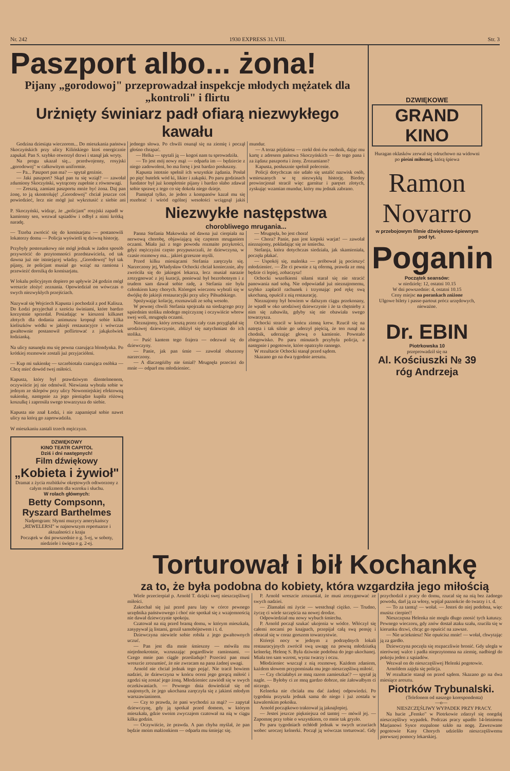Nr. 242 1930 EXPRESS 31.VIII. Str. 3
Paszport albo... żona!
Pijany „gorodowoj" przeprowadzał inspekcje młodych mężatek dla „kontroli" i flirtu
Urżnięty świniarz padł ofiarą niezwykłego kawału
Godzina dziesiąta wieczorem... Do mieszkania państwa Skoczyńskich przy ulicy Kilińskiego ktoś energicznie zapukał. Pan S. szybko otworzył drzwi i stanął jak wryty.
Na progu ukazał się... przedwojenny, rosyjski „gorodowoj" w całkowitym uniformie.
— Pa... Paszport pan ma? — spytał groźnie.
— Jaki paszport? Skąd pan tu się wziął? — zawołał zdumiony Skoczyński, wytrącony zupełnie z równowagi.
— Zresztą, zamiast paszportu może być żona. Daj pan żonę, to ją skontroluję! „Gorodowoj" chciał jeszcze coś powiedzieć, lecz nie mógł już wykrztusić z siebie ani jednego słowa. Po chwili osunął się na ziemię i począł głośno chrapać.
— Helka — spytali ją — kogoś nam tu sprowadziła.
— To jest mój nowy mąż — odparła im — będziecie z niego zadowoleni, bo ma forsę i jest bardzo posłuszny.
Kapusta istotnie spełnił ich wszystkie żądania. Posłał po pięć butelek wód ki, likier i zakąski. Po paru godzinach fundator był już kompletnie pijany i bardzo słabo zdawał sobie sprawę z tego co się dokoła niego dzieje.
Pamiętał tylko, że jeden z kompanów kazał mu się rozebrać i wśród ogólnej wesołości wciągnął jakiś mundur.
— A teraz pójdziesz — rzekł doń ów osobnik, dając mu kartę z adresem państwa Skoczyńskich — do tego pana i za żądasz paszportu i żony. Zrozumiano?
Kapusta, posłusznie spełnił polecenie.
Policji dotychczas nie udało się ustalić nazwisk osób, wmieszanych w tę niezwykłą historję. Biedny prowincjonał stracił więc garnitur i paręset złotych, zyskując wzamian mundur, który mu jednak zabrano.
P. Skoczyński, widząc, że „policjant" rosyjski zapadł w kamienny sen, wezwał sąsiadów i odbył z nimi krótką naradę.
— Trzeba zwrócić się do komisarjatu — postanowili lokatorzy domu — Policja wyświetli tę dziwną historję.
Przybyły posterunkowy nie mógł jednak w żaden sposób przywrócić do przytomności przedstawiciela, od tak dawna już nie istniejącej władzy. „Gorodowoj" był tak pijany, że policjant musiał go wziąć na ramiona i przewieźć dorożką do komisarjatu.
W lokalu policyjnym dopiero po upływie 24 godzin mógł wreszcie złożyć zeznania. Opowiedział on wówczas o swych niezwykłych przejściach.
Nazywał się Wojciech Kapusta i pochodził z pod Kalisza. Do Łodzi przyjechał z sześciu świniami, które bardzo korzystnie sprzedał. Posiadając w kieszeni kilkaset złotych dla dodania animuszu kropnął sobie kilka kieliszków wódki w jakiejś restauracyjce i wówczas gwałtownie postanowił poflirtować z jakąkolwiek łodzianką.
Na ulicy nasunęła mu się pewna czarująca blondynka. Po krótkiej rozmowie zostali już przyjaciółmi.
— Kup mi sukienkę — szczebiotała czarująca osóbka — Chcę mieć dowód twej miłości.
Kapusta, który był prawdziwym dżentelmenem, oczywiście jej nie odmówił. Niewiasta wybrała sobie w jednym ze sklepów przy ulicy Nowomiejskiej efektowną sukienkę, następnie za jego pieniądze kupiła różową koszulkę i zaprosiła swego towarzysza do siebie.
Kapusta nie znał Łodzi, i nie zapamiętał sobie nawet ulicy na którą go zaprowadziła.
W mieszkaniu zastali trzech mężczyzn.
DZWIĘKOWY
KINO TEATR CAPITOL
Dziś i dni następnych!
Film dźwiękowy
„Kobieta i żywioł"
Dramat z życia rozbitków okrętowych odtworzony z całym realizmem dla wzroku i słuchu.
W rolach głównych:
Betty Compsonn, Ryszard Barthelmes
Nadprogram: Słynni muzycy amerykańscy „REWELERSI" w najnowszym repertuarze i aktualności z kraju
Początek w dni powszednie o g. 5-ej, w soboty, niedziele i święta o g. 2-ej.
Niezwykłe następstwa
chorobliwego mrugania...
Panna Stefania Makowska od dawna już cierpiała na nerwową chorobę, objawiającą się częstem mruganiem oczami. Miała już z tego powodu rozmaite przykrości, gdyż mężczyźni często przypuszczali, że dziewczyna, w czasie rozmowy ma... jakieś grzeszne myśli.
Przed kilku miesiącami Stefania zaręczyła się. Narzeczony jej, Władysław Ochocki chciał koniecznie, aby zwróciła się do jakiegoś lekarza, lecz musiał narazie zrezygnować z jej kuracji, ponieważ był bezrobotnym i z trudem sam dawał sobie radę, a Stefania nie była członkiem kasy chorych. Któregoś wieczoru wybrali się w dwójkę do jakiejś restauracyjki przy ulicy Piłsudskiego.
Spożywając kolację, rozmawiali ze sobą wesoło.
W pewnej chwili Stefania spojrzała na siedzącego przy sąsiednim stoliku młodego mężczyznę i oczywiście wbrew swej woli, mrugnęła oczami.
Nieznajomy, który zresztą przez cały czas przyglądał się urodziwej dziewczynie, zbliżył się natychmiast do ich stolika.
— Puść kantem tego frajera — odezwał się do dziewczyny.
— Panie, jak pan śmie — zawołał oburzony narzeczony.
— A dlaczegóżby nie śmiał? Mrugnęła przecież do mnie — odparł mu młodzieniec.
— Mrugnęła, bo jest chora!
— Chora? Panie, pan jest kiepski warjat! — zawołał nieznajomy, pokładając się ze śmiechu.
Stefanja, która dotychczas siedziała, jak skamieniała, poczęła płakać.
— Uspokój się, maleńka — próbował ją pocieszyć młodzieniec. — Źle ci pewnie z tą ofermą, prawda ze mną będzie ci lepiej, zobaczysz!
Ochocki wszelkiemi siłami starał się nie stracić panowania nad sobą. Nie odpowiadał już nieznajomemu, szybko zapłacił rachunek i trzymając pod rękę swą ukochaną, opuścił z nią restaurację.
Nieznajomy był bowiem w dalszym ciągu przekonany, że wpadł w oko urodziwej dziewczynie i że ta chętnieby z nim się zabawiła, gdyby się nie obawiała swego towarzysza.
Ochocki stracił w końcu zimną krew. Rzucił się na natręta i tak silnie go uderzył pięścią, że ten runął na chodnik, uderzając głową o kamienie. Powstało zbiegowisko. Po paru minutach przybyła policja, a następnie i pogotowie, które opatrzyło rannego.
W rezultacie Ochocki stanął przed sądem.
Skazano go na dwa tygodnie aresztu.
DZWIĘKOWE
GRAND KINO
Huragan oklasków zerwał się odruchowo na widowni po pieśni miłosnej, którą śpiewa
Ramon Novarro
w przebojowym filmie dźwiękowo-śpiewnym pod tyt.
Poganin
Początek seansów:
w niedzielę: 12, ostatni 10.15
W dni powszednie: 4, ostatni 10.15
Ceny miejsc na porankach zniżone
Ulgowe bilety i passe-partout prócz urzędowych, nieważne.
Dr. EBIN
Piotrkowska 10
przeprowadził się na
Al. Kościuszki № 39 róg Andrzeja
Torturował i bił Kochankę
za to, że była podobna do kobiety, która wzgardziła jego miłością
Wiele przecierpiał p. Arnold T. dzięki swej nieszczęśliwej miłości.
Zakochał się już przed paru laty w córce pewnego urzędnika państwowego i choć nie spotkał się z wzajemnością nie dawał dziewczynie spokoju.
Czatował na nią przed bramą domu, w którym mieszkała, zasypywał ją listami, groził samobójstwem i t. d.
Dziewczyna niewiele sobie robiła z jego gwałtownych uczuć.
— Pan jest dla mnie śmieszny — mówiła mu niejednokrotnie, wzruszając pogardliwie ramionami. — Czego mnie pan ciągle prześladuje? Przecież pan musi wreszcie zrozumieć, że nie zwracam na pana żadnej uwagi.
Arnold nie chciał jednak tego pojąć. Nie tracił bowiem nadziei, że dziewczyna w końcu oceni jego gorącą miłość i zgodzi się zostać jego żoną. Młodzieniec zawiódł się w swych oczekiwaniach. — Pewnego dnia dowiedział się od znajomych, że jego ukochana zaręczyła się z jakimś młodym warszawianinem.
— Czy to prawda, że pani wychodzi za mąż? — zapytał dziewczynę, gdy ją spotkał przed domem, w którym mieszkała, gdzie swoim zwyczajem czatował na nią w ciągu kilku godzin.
— Oczywiście, że prawda. A pan chyba myślał, że pan będzie moim małżonkiem — odparła mu śmiejąc się.
P. Arnold wreszcie zrozumiał, że musi zrezygnować ze swych nadziei.
— Złamałaś mi życie — westchnął ciężko. — Trudno, życzę ci wiele szczęścia na nowej drodze.
Odpowiedział mu nowy wybuch śmiechu.
P. Arnold począł szukać ukojenia w wódce. Włóczył się całemi nocami po knajpach, przepijał całą swą pensję i obracał się w coraz gorszem towarzystwie.
Którejś nocy w jednym z podrzędnych lokali restauracyjnych zwrócił swą uwagę na pewną młodziutką kelnerkę. Helenę S. Była dziwnie podobna do jego ukochanej. Miała ten sam wzrost, wyraz twarzy i oczu.
Młodzieniec wszczął z nią rozmowę. Każdem zdaniem, każdem słowem przypominała mu jego nieszczęśliwą miłość.
— Czy chciałabyś ze mną razem zamieszkać? — spytał ją nagle. — Byłoby ci ze mną gardzo dobrze, nie żałowałbym ci niczego.
Kelnerka nie chciała mu dać żadnej odpowiedzi. Po tygodniu przyszła jednak sama do niego i już została w kawalerskim pokoiku.
Arnold początkowo traktował ją jaknajlepiej.
— Jesteś jeszcze piękniejsza od tamtej — mówił jej. — Zapomnę przy tobie o wszystkiem, co mnie tak gryzło.
Po paru tygodniach ochłódł jednak w swych uczuciach wobec uroczej kelnerki. Począł ją wówczas torturować. Gdy przychodził z pracy do domu, rzucał się na nią bez żadnego powodu, darł ją za włosy, wpijał paznokcie do twarzy i t. d.
— To za tamtą! — wołał. — Jesteś do niej podobna, więc musisz cierpieć!
Nieszczęsna Helenka nie mogła długo znosić tych katuszy. Pewnego wieczoru, gdy znów dostał ataku szału, rzuciła się w kierunku drzwi, chcąc go opuścić na zawsze.
— Nie uciekniesz! Nie opuścisz mnie! — wołał, chwytając ją za gardło.
Dziewczyna poczęła się rozpaczliwie bronić. Gdy uległa w nierównej walce i padła nieprzytomna na ziemię, nadbiegł do pokoju jeden z sąsiadów.
Wezwał on do nieszczęśliwej Helenki pogotowie.
Arnoldem zajęła się policja.
W rezultacie stanął on przed sądem. Skazano go na dwa miesiące aresztu.
Piotrków Trybunalski.
(Telefonem od naszego korespondenta)
—o—
NIESZCZĘŚLIWY WYPADEK PRZY PRACY.
Na hucie „Femko" w Piotrkowie zdarzył się onegdaj nieszczęśliwy wypadek. Podczas pracy upadło 14-letniemu Marjanowi Sysce rozpalone szkło na nogę. Zawezwane pogotowie Kasy Chorych udzieliło nieszczęśliwemu pierwszej pomocy lekarskiej.